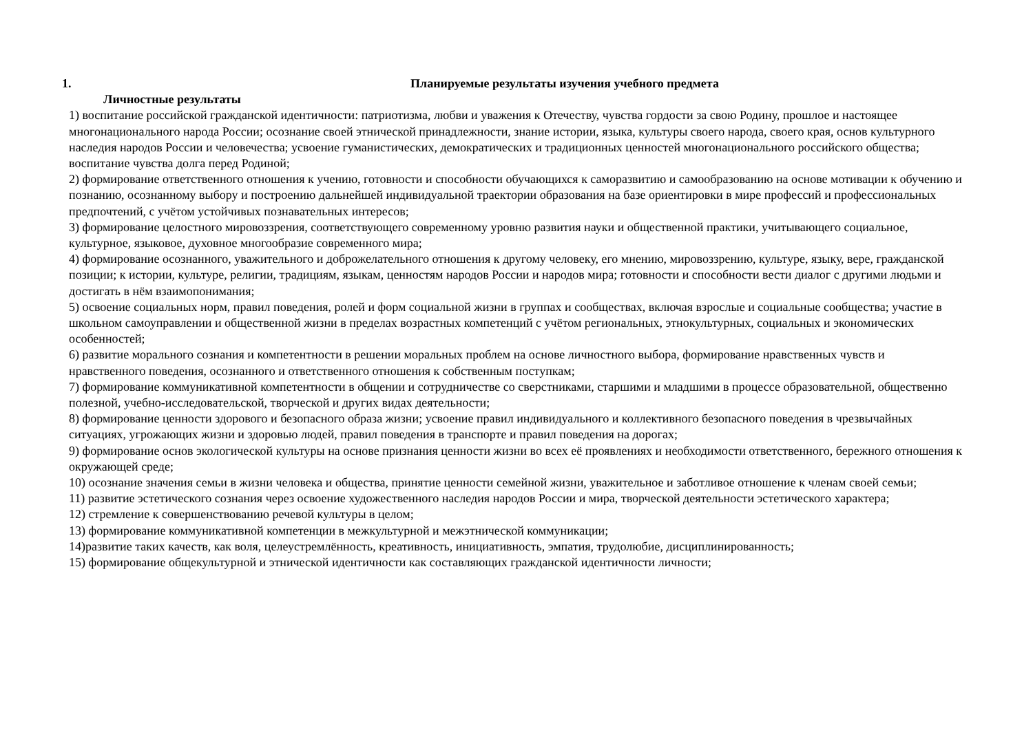1. Планируемые результаты изучения учебного предмета
Личностные результаты
1) воспитание российской гражданской идентичности: патриотизма, любви и уважения к Отечеству, чувства гордости за свою Родину, прошлое и настоящее многонационального народа России; осознание своей этнической принадлежности, знание истории, языка, культуры своего народа, своего края, основ культурного наследия народов России и человечества; усвоение гуманистических, демократических и традиционных ценностей многонационального российского общества; воспитание чувства долга перед Родиной;
2) формирование ответственного отношения к учению, готовности и способности обучающихся к саморазвитию и самообразованию на основе мотивации к обучению и познанию, осознанному выбору и построению дальнейшей индивидуальной траектории образования на базе ориентировки в мире профессий и профессиональных предпочтений, с учётом устойчивых познавательных интересов;
3) формирование целостного мировоззрения, соответствующего современному уровню развития науки и общественной практики, учитывающего социальное, культурное, языковое, духовное многообразие современного мира;
4) формирование осознанного, уважительного и доброжелательного отношения к другому человеку, его мнению, мировоззрению, культуре, языку, вере, гражданской позиции; к истории, культуре, религии, традициям, языкам, ценностям народов России и народов мира; готовности и способности вести диалог с другими людьми и достигать в нём взаимопонимания;
5) освоение социальных норм, правил поведения, ролей и форм социальной жизни в группах и сообществах, включая взрослые и социальные сообщества; участие в школьном самоуправлении и общественной жизни в пределах возрастных компетенций с учётом региональных, этнокультурных, социальных и экономических особенностей;
6) развитие морального сознания и компетентности в решении моральных проблем на основе личностного выбора, формирование нравственных чувств и нравственного поведения, осознанного и ответственного отношения к собственным поступкам;
7) формирование коммуникативной компетентности в общении и сотрудничестве со сверстниками, старшими и младшими в процессе образовательной, общественно полезной, учебно-исследовательской, творческой и других видах деятельности;
8) формирование ценности здорового и безопасного образа жизни; усвоение правил индивидуального и коллективного безопасного поведения в чрезвычайных ситуациях, угрожающих жизни и здоровью людей, правил поведения в транспорте и правил поведения на дорогах;
9) формирование основ экологической культуры на основе признания ценности жизни во всех её проявлениях и необходимости ответственного, бережного отношения к окружающей среде;
10) осознание значения семьи в жизни человека и общества, принятие ценности семейной жизни, уважительное и заботливое отношение к членам своей семьи;
11) развитие эстетического сознания через освоение художественного наследия народов России и мира, творческой деятельности эстетического характера;
12) стремление к совершенствованию речевой культуры в целом;
13) формирование коммуникативной компетенции в межкультурной и межэтнической коммуникации;
14)развитие таких качеств, как воля, целеустремлённость, креативность, инициативность, эмпатия, трудолюбие, дисциплинированность;
15) формирование общекультурной и этнической идентичности как составляющих гражданской идентичности личности;